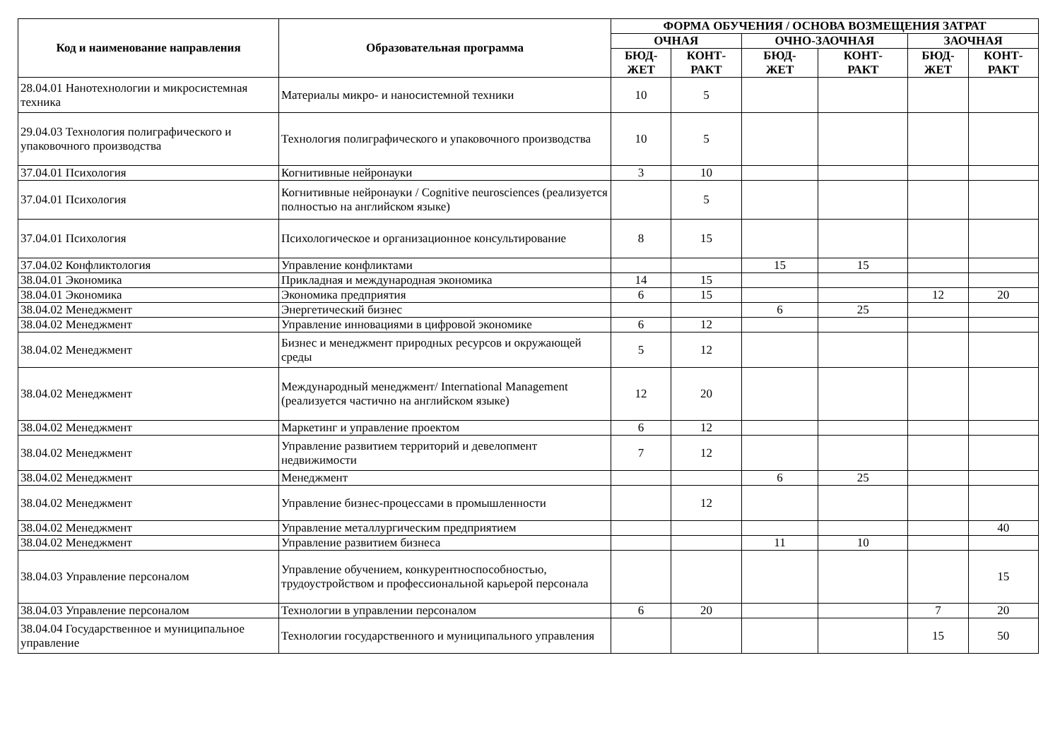| Код и наименование направления | Образовательная программа | ФОРМА ОБУЧЕНИЯ / ОСНОВА ВОЗМЕЩЕНИЯ ЗАТРАТ | | | | | |
| --- | --- | --- | --- | --- | --- | --- | --- |
| | | ОЧНАЯ | | ОЧНО-ЗАОЧНАЯ | | ЗАОЧНАЯ | |
| | | БЮД- ЖЕТ | КОНТ- РАКТ | БЮД- ЖЕТ | КОНТ- РАКТ | БЮД- ЖЕТ | КОНТ- РАКТ |
| 28.04.01 Нанотехнологии и микросистемная техника | Материалы микро- и наносистемной техники | 10 | 5 | | | | |
| 29.04.03 Технология полиграфического и упаковочного производства | Технология полиграфического и упаковочного производства | 10 | 5 | | | | |
| 37.04.01 Психология | Когнитивные нейронауки | 3 | 10 | | | | |
| 37.04.01 Психология | Когнитивные нейронауки / Cognitive neurosciences (реализуется полностью на английском языке) | | 5 | | | | |
| 37.04.01 Психология | Психологическое и организационное консультирование | 8 | 15 | | | | |
| 37.04.02 Конфликтология | Управление конфликтами | | | 15 | 15 | | |
| 38.04.01 Экономика | Прикладная и международная экономика | 14 | 15 | | | | |
| 38.04.01 Экономика | Экономика предприятия | 6 | 15 | | | 12 | 20 |
| 38.04.02 Менеджмент | Энергетический бизнес | | | 6 | 25 | | |
| 38.04.02 Менеджмент | Управление инновациями в цифровой экономике | 6 | 12 | | | | |
| 38.04.02 Менеджмент | Бизнес и менеджмент природных ресурсов и окружающей среды | 5 | 12 | | | | |
| 38.04.02 Менеджмент | Международный менеджмент/ International Management (реализуется частично на английском языке) | 12 | 20 | | | | |
| 38.04.02 Менеджмент | Маркетинг и управление проектом | 6 | 12 | | | | |
| 38.04.02 Менеджмент | Управление развитием территорий и девелопмент недвижимости | 7 | 12 | | | | |
| 38.04.02 Менеджмент | Менеджмент | | | 6 | 25 | | |
| 38.04.02 Менеджмент | Управление бизнес-процессами в промышленности | | 12 | | | | |
| 38.04.02 Менеджмент | Управление металлургическим предприятием | | | | | | 40 |
| 38.04.02 Менеджмент | Управление развитием бизнеса | | | 11 | 10 | | |
| 38.04.03 Управление персоналом | Управление обучением, конкурентноспособностью, трудоустройством и профессиональной карьерой персонала | | | | | | 15 |
| 38.04.03 Управление персоналом | Технологии в управлении персоналом | 6 | 20 | | | 7 | 20 |
| 38.04.04 Государственное и муниципальное управление | Технологии государственного и муниципального управления | | | | | 15 | 50 |